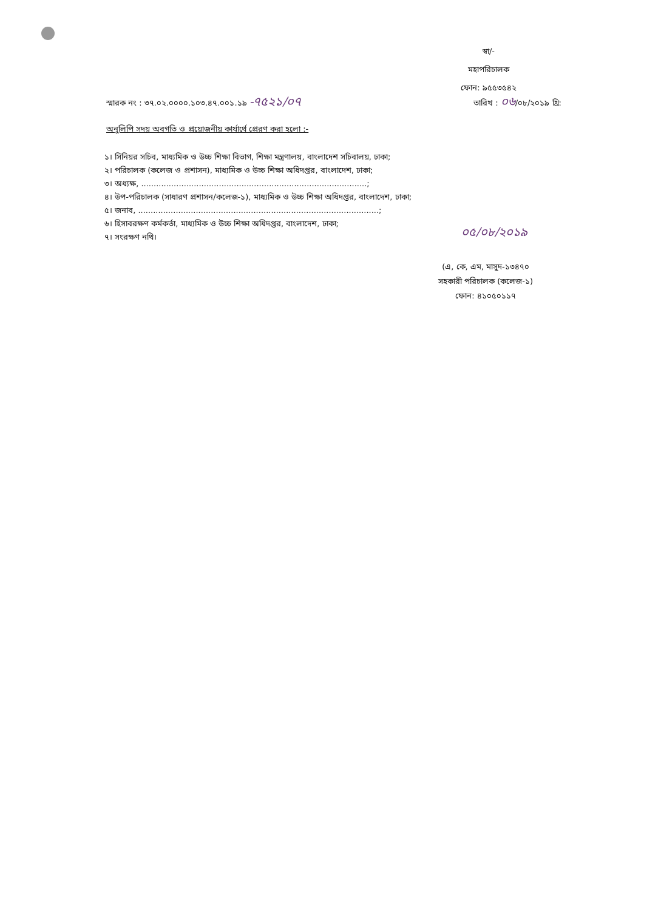স্বা/-
মহাপরিচালক
ফোন: ৯৫৫৩৫৪২
স্মারক নং : ৩৭.০২.০০০০.১০৩.৪৭.০০১.১৯ -৭৫২১/০৭ তারিখ : ০৬/০৮/২০১৯ খ্রি:
অনুলিপি সদয় অবগতি ও প্রয়োজনীয় কার্যার্থে প্রেরণ করা হলো :-
১। সিনিয়র সচিব, মাধ্যমিক ও উচ্চ শিক্ষা বিভাগ, শিক্ষা মন্ত্রণালয়, বাংলাদেশ সচিবালয়, ঢাকা;
২। পরিচালক (কলেজ ও প্রশাসন), মাধ্যমিক ও উচ্চ শিক্ষা অধিদপ্তর, বাংলাদেশ, ঢাকা;
৩। অধ্যক্ষ, ..........................................................................................;
৪। উপ-পরিচালক (সাধারণ প্রশাসন/কলেজ-১), মাধ্যমিক ও উচ্চ শিক্ষা অধিদপ্তর, বাংলাদেশ, ঢাকা;
৫। জনাব, ................................................................................................;
৬। হিসাবরক্ষণ কর্মকর্তা, মাধ্যমিক ও উচ্চ শিক্ষা অধিদপ্তর, বাংলাদেশ, ঢাকা;
৭। সংরক্ষণ নথি।
০৫/০৮/২০১৯
(এ, কে, এম, মাসুদ-১৩৪৭০
সহকারী পরিচালক (কলেজ-১)
ফোন: ৪১০৫০১১৭